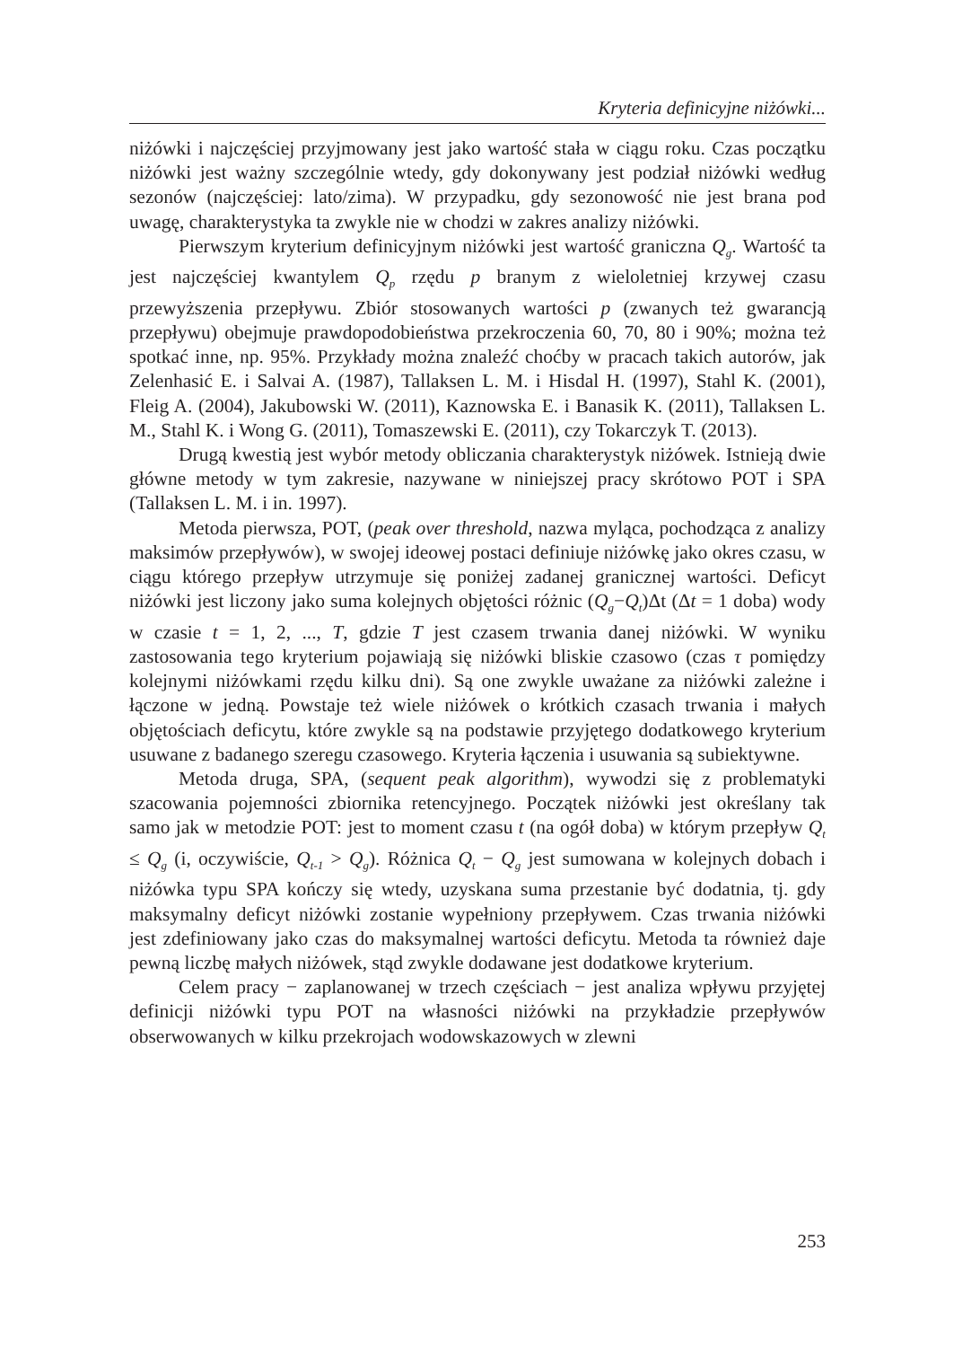Kryteria definicyjne niżówki...
niżówki i najczęściej przyjmowany jest jako wartość stała w ciągu roku. Czas początku niżówki jest ważny szczególnie wtedy, gdy dokonywany jest podział niżówki według sezonów (najczęściej: lato/zima). W przypadku, gdy sezonowość nie jest brana pod uwagę, charakterystyka ta zwykle nie w chodzi w zakres analizy niżówki.
Pierwszym kryterium definicyjnym niżówki jest wartość graniczna Q<sub>g</sub>. Wartość ta jest najczęściej kwantylem Q<sub>p</sub> rzędu p branym z wieloletniej krzywej czasu przewyższenia przepływu. Zbiór stosowanych wartości p (zwanych też gwarancją przepływu) obejmuje prawdopodobieństwa przekroczenia 60, 70, 80 i 90%; można też spotkać inne, np. 95%. Przykłady można znaleźć choćby w pracach takich autorów, jak Zelenhasić E. i Salvai A. (1987), Tallaksen L. M. i Hisdal H. (1997), Stahl K. (2001), Fleig A. (2004), Jakubowski W. (2011), Kaznowska E. i Banasik K. (2011), Tallaksen L. M., Stahl K. i Wong G. (2011), Tomaszewski E. (2011), czy Tokarczyk T. (2013).
Drugą kwestią jest wybór metody obliczania charakterystyk niżówek. Istnieją dwie główne metody w tym zakresie, nazywane w niniejszej pracy skrótowo POT i SPA (Tallaksen L. M. i in. 1997).
Metoda pierwsza, POT, (peak over threshold, nazwa myląca, pochodząca z analizy maksimów przepływów), w swojej ideowej postaci definiuje niżówkę jako okres czasu, w ciągu którego przepływ utrzymuje się poniżej zadanej granicznej wartości. Deficyt niżówki jest liczony jako suma kolejnych objętości różnic (Q<sub>g</sub>−Q<sub>t</sub>)Δt (Δt = 1 doba) wody w czasie t = 1, 2, ..., T, gdzie T jest czasem trwania danej niżówki. W wyniku zastosowania tego kryterium pojawiają się niżówki bliskie czasowo (czas τ pomiędzy kolejnymi niżówkami rzędu kilku dni). Są one zwykle uważane za niżówki zależne i łączone w jedną. Powstaje też wiele niżówek o krótkich czasach trwania i małych objętościach deficytu, które zwykle są na podstawie przyjętego dodatkowego kryterium usuwane z badanego szeregu czasowego. Kryteria łączenia i usuwania są subiektywne.
Metoda druga, SPA, (sequent peak algorithm), wywodzi się z problematyki szacowania pojemności zbiornika retencyjnego. Początek niżówki jest określany tak samo jak w metodzie POT: jest to moment czasu t (na ogół doba) w którym przepływ Q<sub>t</sub> ≤ Q<sub>g</sub> (i, oczywiście, Q<sub>t-1</sub> > Q<sub>g</sub>). Różnica Q<sub>t</sub> − Q<sub>g</sub> jest sumowana w kolejnych dobach i niżówka typu SPA kończy się wtedy, uzyskana suma przestanie być dodatnia, tj. gdy maksymalny deficyt niżówki zostanie wypełniony przepływem. Czas trwania niżówki jest zdefiniowany jako czas do maksymalnej wartości deficytu. Metoda ta również daje pewną liczbę małych niżówek, stąd zwykle dodawane jest dodatkowe kryterium.
Celem pracy − zaplanowanej w trzech częściach − jest analiza wpływu przyjętej definicji niżówki typu POT na własności niżówki na przykładzie przepływów obserwowanych w kilku przekrojach wodowskazowych w zlewni
253